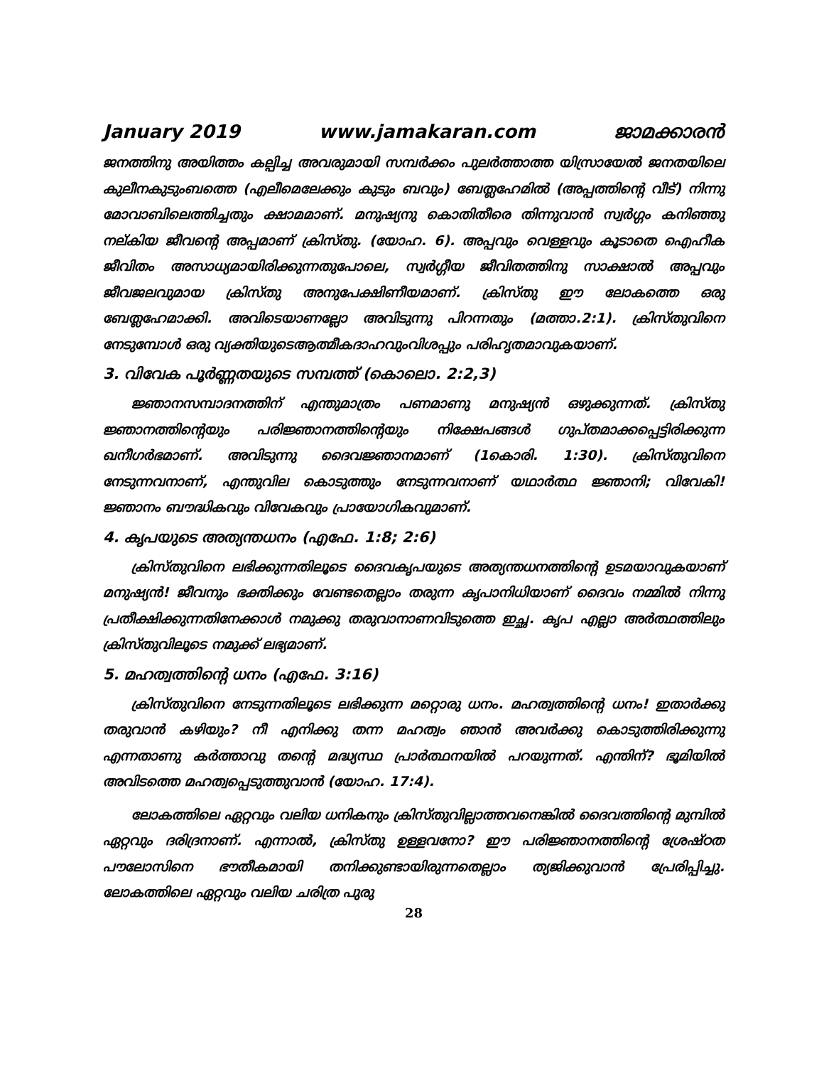January 2019 www.jamakaran.com ജാമക്കാരൻ
ജനത്തിനു അയിത്തം കല്പിച്ച അവരുമായി സമ്പർക്കം പുലർത്താത്ത യിസ്രായേൽ ജനതയിലെ കുലീനകുടുംബത്തെ (എലീമെലേക്കും കുടും ബവും) ബേത്ലഹേമിൽ (അപ്പത്തിന്റെ വീട്) നിന്നു മോവാബിലെത്തിച്ചതും ക്ഷാമമാണ്. മനുഷ്യനു കൊതിതീരെ തിന്നുവാൻ സ്വർഗ്ഗം കനിഞ്ഞു നല്കിയ ജീവന്റെ അപ്പമാണ് ക്രിസ്തു. (യോഹ. 6). അപ്പവും വെള്ളവും കൂടാതെ ഐഹീക ജീവിതം അസാധ്യമായിരിക്കുന്നതുപോലെ, സ്വർഗ്ഗീയ ജീവിതത്തിനു സാക്ഷാൽ അപ്പവും ജീവജലവുമായ ക്രിസ്തു അനുപേക്ഷിണീയമാണ്. ക്രിസ്തു ഈ ലോകത്തെ ഒരു ബേത്ലഹേമാക്കി. അവിടെയാണല്ലോ അവിടുന്നു പിറന്നതും (മത്താ.2:1). ക്രിസ്തുവിനെ നേടുമ്പോൾ ഒരു വ്യക്തിയുടെആത്മീകദാഹവുംവിശപ്പും പരിഹൃതമാവുകയാണ്.
3. വിവേക പൂർണ്ണതയുടെ സമ്പത്ത് (കൊലൊ. 2:2,3)
ജ്ഞാനസമ്പാദനത്തിന് എന്തുമാത്രം പണമാണു മനുഷ്യൻ ഒഴുക്കുന്നത്. ക്രിസ്തു ജ്ഞാനത്തിന്റെയും പരിജ്ഞാനത്തിന്റെയും നിക്ഷേപങ്ങൾ ഗുപ്തമാക്കപ്പെട്ടിരിക്കുന്ന ഖനീഗർഭമാണ്. അവിടുന്നു ദൈവജ്ഞാനമാണ് (1കൊരി. 1:30). ക്രിസ്തുവിനെ നേടുന്നവനാണ്, എന്തുവില കൊടുത്തും നേടുന്നവനാണ് യഥാർത്ഥ ജ്ഞാനി; വിവേകി! ജ്ഞാനം ബൗദ്ധികവും വിവേകവും പ്രായോഗികവുമാണ്.
4. കൃപയുടെ അത്യന്തധനം (എഫേ. 1:8; 2:6)
ക്രിസ്തുവിനെ ലഭിക്കുന്നതിലൂടെ ദൈവകൃപയുടെ അത്യന്തധനത്തിന്റെ ഉടമയാവുകയാണ് മനുഷ്യൻ! ജീവനും ഭക്തിക്കും വേണ്ടതെല്ലാം തരുന്ന കൃപാനിധിയാണ് ദൈവം നമ്മിൽ നിന്നു പ്രതീക്ഷിക്കുന്നതിനേക്കാൾ നമുക്കു തരുവാനാണവിടുത്തെ ഇച്ഛ. കൃപ എല്ലാ അർത്ഥത്തിലും ക്രിസ്തുവിലൂടെ നമുക്ക് ലഭ്യമാണ്.
5. മഹത്വത്തിന്റെ ധനം (എഫേ. 3:16)
ക്രിസ്തുവിനെ നേടുന്നതിലൂടെ ലഭിക്കുന്ന മറ്റൊരു ധനം. മഹത്വത്തിന്റെ ധനം! ഇതാർക്കു തരുവാൻ കഴിയും? നീ എനിക്കു തന്ന മഹത്വം ഞാൻ അവർക്കു കൊടുത്തിരിക്കുന്നു എന്നതാണു കർത്താവു തന്റെ മദ്ധ്യസ്ഥ പ്രാർത്ഥനയിൽ പറയുന്നത്. എന്തിന്? ഭൂമിയിൽ അവിടത്തെ മഹത്വപ്പെടുത്തുവാൻ (യോഹ. 17:4).
ലോകത്തിലെ ഏറ്റവും വലിയ ധനികനും ക്രിസ്തുവില്ലാത്തവനെങ്കിൽ ദൈവത്തിന്റെ മുമ്പിൽ ഏറ്റവും ദരിദ്രനാണ്. എന്നാൽ, ക്രിസ്തു ഉള്ളവനോ? ഈ പരിജ്ഞാനത്തിന്റെ ശ്രേഷ്ഠത പൗലോസിനെ ഭൗതീകമായി തനിക്കുണ്ടായിരുന്നതെല്ലാം ത്യജിക്കുവാൻ പ്രേരിപ്പിച്ചു. ലോകത്തിലെ ഏറ്റവും വലിയ ചരിത്ര പുരു
28